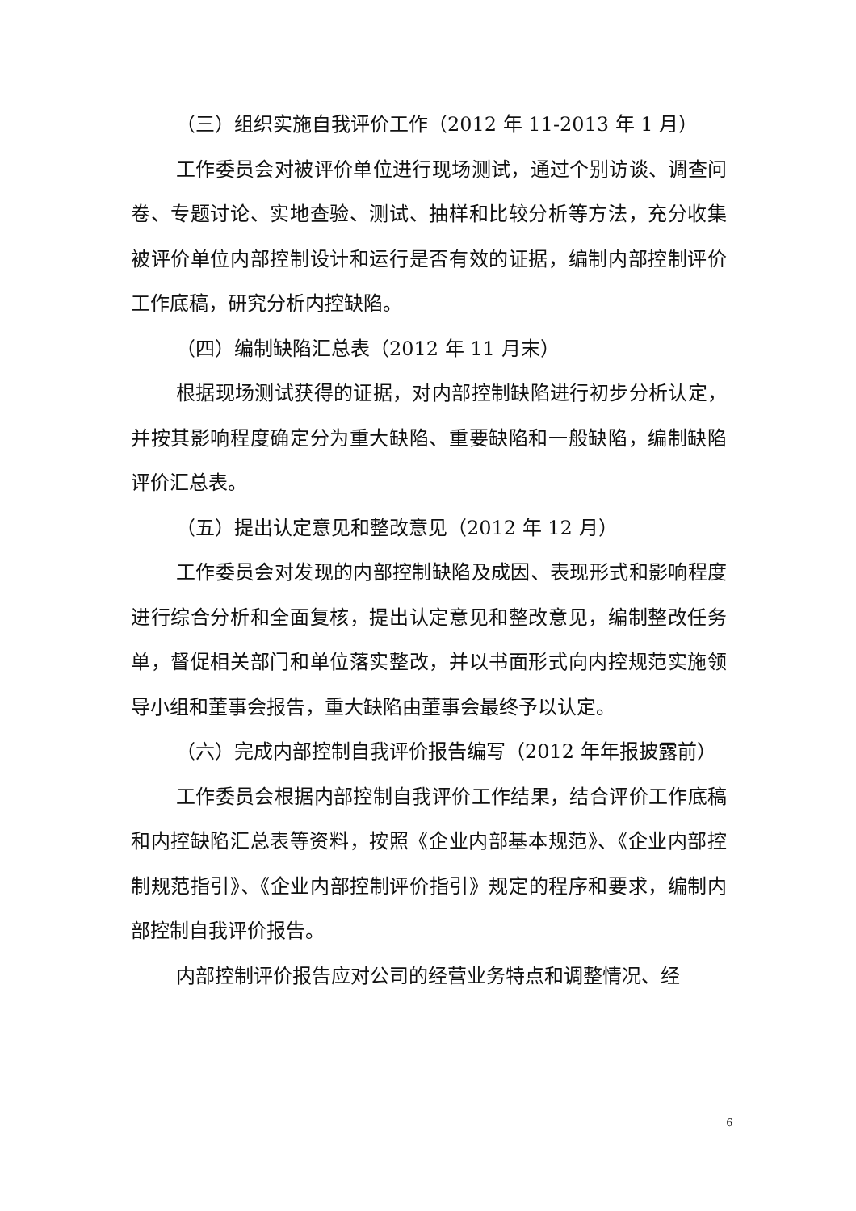（三）组织实施自我评价工作（2012 年 11-2013 年 1 月）
工作委员会对被评价单位进行现场测试，通过个别访谈、调查问卷、专题讨论、实地查验、测试、抽样和比较分析等方法，充分收集被评价单位内部控制设计和运行是否有效的证据，编制内部控制评价工作底稿，研究分析内控缺陷。
（四）编制缺陷汇总表（2012 年 11 月末）
根据现场测试获得的证据，对内部控制缺陷进行初步分析认定，并按其影响程度确定分为重大缺陷、重要缺陷和一般缺陷，编制缺陷评价汇总表。
（五）提出认定意见和整改意见（2012 年 12 月）
工作委员会对发现的内部控制缺陷及成因、表现形式和影响程度进行综合分析和全面复核，提出认定意见和整改意见，编制整改任务单，督促相关部门和单位落实整改，并以书面形式向内控规范实施领导小组和董事会报告，重大缺陷由董事会最终予以认定。
（六）完成内部控制自我评价报告编写（2012 年年报披露前）
工作委员会根据内部控制自我评价工作结果，结合评价工作底稿和内控缺陷汇总表等资料，按照《企业内部基本规范》、《企业内部控制规范指引》、《企业内部控制评价指引》规定的程序和要求，编制内部控制自我评价报告。
内部控制评价报告应对公司的经营业务特点和调整情况、经
6